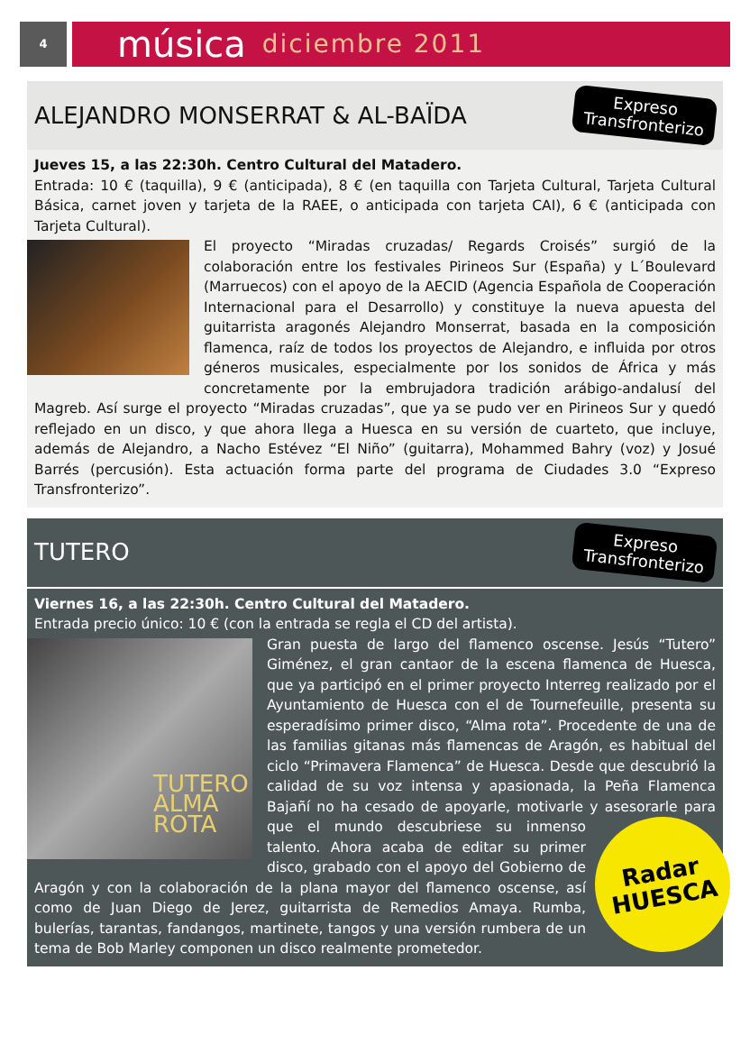4
música diciembre 2011
ALEJANDRO MONSERRAT & AL-BAÏDA
Expreso
Transfronterizo
Jueves 15, a las 22:30h. Centro Cultural del Matadero.
Entrada: 10 € (taquilla), 9 € (anticipada), 8 € (en taquilla con Tarjeta Cultural, Tarjeta Cultural Básica, carnet joven y tarjeta de la RAEE, o anticipada con tarjeta CAI), 6 € (anticipada con Tarjeta Cultural).
El proyecto “Miradas cruzadas/ Regards Croisés” surgió de la colaboración entre los festivales Pirineos Sur (España) y L´Boulevard (Marruecos) con el apoyo de la AECID (Agencia Española de Cooperación Internacional para el Desarrollo) y constituye la nueva apuesta del guitarrista aragonés Alejandro Monserrat, basada en la composición flamenca, raíz de todos los proyectos de Alejandro, e influida por otros géneros musicales, especialmente por los sonidos de África y más concretamente por la embrujadora tradición arábigo-andalusí del Magreb. Así surge el proyecto “Miradas cruzadas”, que ya se pudo ver en Pirineos Sur y quedó reflejado en un disco, y que ahora llega a Huesca en su versión de cuarteto, que incluye, además de Alejandro, a Nacho Estévez “El Niño” (guitarra), Mohammed Bahry (voz) y Josué Barrés (percusión). Esta actuación forma parte del programa de Ciudades 3.0 “Expreso Transfronterizo”.
TUTERO
Expreso
Transfronterizo
Viernes 16, a las 22:30h. Centro Cultural del Matadero.
Entrada precio único: 10 € (con la entrada se regla el CD del artista).
TUTERO
ALMA ROTA
Gran puesta de largo del flamenco oscense. Jesús “Tutero” Giménez, el gran cantaor de la escena flamenca de Huesca, que ya participó en el primer proyecto Interreg realizado por el Ayuntamiento de Huesca con el de Tournefeuille, presenta su esperadísimo primer disco, “Alma rota”. Procedente de una de las familias gitanas más flamencas de Aragón, es habitual del ciclo “Primavera Flamenca” de Huesca. Desde que descubrió la calidad de su voz intensa y apasionada, la Peña Flamenca Bajañí no ha cesado de apoyarle, motivarle y asesorarle para que el mundo descubriese su inmenso
Radar
HUESCA
talento. Ahora acaba de editar su primer disco, grabado con el apoyo del Gobierno de Aragón y con la colaboración de la plana mayor del flamenco oscense, así como de Juan Diego de Jerez, guitarrista de Remedios Amaya. Rumba, bulerías, tarantas, fandangos, martinete, tangos y una versión rumbera de un tema de Bob Marley componen un disco realmente prometedor.